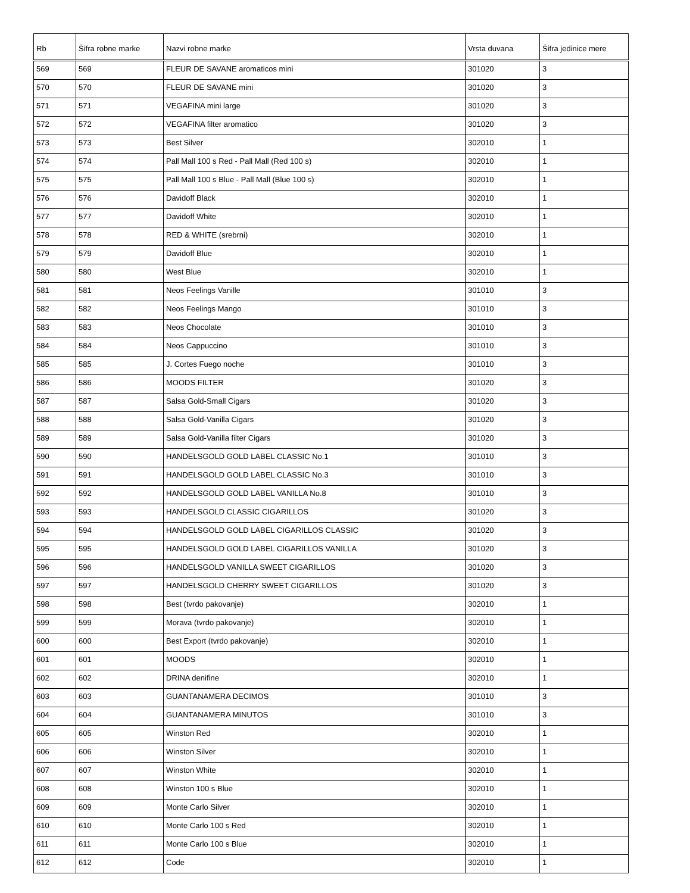| Rb | Šifra robne marke | Nazvi robne marke | Vrsta duvana | Šifra jedinice mere |
| --- | --- | --- | --- | --- |
| 569 | 569 | FLEUR DE SAVANE aromaticos mini | 301020 | 3 |
| 570 | 570 | FLEUR DE SAVANE mini | 301020 | 3 |
| 571 | 571 | VEGAFINA mini large | 301020 | 3 |
| 572 | 572 | VEGAFINA filter aromatico | 301020 | 3 |
| 573 | 573 | Best Silver | 302010 | 1 |
| 574 | 574 | Pall Mall 100 s Red - Pall Mall (Red 100 s) | 302010 | 1 |
| 575 | 575 | Pall Mall 100 s Blue - Pall Mall (Blue 100 s) | 302010 | 1 |
| 576 | 576 | Davidoff Black | 302010 | 1 |
| 577 | 577 | Davidoff White | 302010 | 1 |
| 578 | 578 | RED & WHITE (srebrni) | 302010 | 1 |
| 579 | 579 | Davidoff Blue | 302010 | 1 |
| 580 | 580 | West Blue | 302010 | 1 |
| 581 | 581 | Neos Feelings Vanille | 301010 | 3 |
| 582 | 582 | Neos Feelings Mango | 301010 | 3 |
| 583 | 583 | Neos Chocolate | 301010 | 3 |
| 584 | 584 | Neos Cappuccino | 301010 | 3 |
| 585 | 585 | J. Cortes Fuego noche | 301010 | 3 |
| 586 | 586 | MOODS FILTER | 301020 | 3 |
| 587 | 587 | Salsa Gold-Small Cigars | 301020 | 3 |
| 588 | 588 | Salsa Gold-Vanilla Cigars | 301020 | 3 |
| 589 | 589 | Salsa Gold-Vanilla filter Cigars | 301020 | 3 |
| 590 | 590 | HANDELSGOLD GOLD LABEL CLASSIC No.1 | 301010 | 3 |
| 591 | 591 | HANDELSGOLD GOLD LABEL CLASSIC No.3 | 301010 | 3 |
| 592 | 592 | HANDELSGOLD GOLD LABEL VANILLA No.8 | 301010 | 3 |
| 593 | 593 | HANDELSGOLD CLASSIC CIGARILLOS | 301020 | 3 |
| 594 | 594 | HANDELSGOLD GOLD LABEL CIGARILLOS CLASSIC | 301020 | 3 |
| 595 | 595 | HANDELSGOLD GOLD LABEL CIGARILLOS VANILLA | 301020 | 3 |
| 596 | 596 | HANDELSGOLD VANILLA SWEET CIGARILLOS | 301020 | 3 |
| 597 | 597 | HANDELSGOLD CHERRY SWEET CIGARILLOS | 301020 | 3 |
| 598 | 598 | Best (tvrdo pakovanje) | 302010 | 1 |
| 599 | 599 | Morava (tvrdo pakovanje) | 302010 | 1 |
| 600 | 600 | Best Export (tvrdo pakovanje) | 302010 | 1 |
| 601 | 601 | MOODS | 302010 | 1 |
| 602 | 602 | DRINA denifine | 302010 | 1 |
| 603 | 603 | GUANTANAMERA DECIMOS | 301010 | 3 |
| 604 | 604 | GUANTANAMERA MINUTOS | 301010 | 3 |
| 605 | 605 | Winston Red | 302010 | 1 |
| 606 | 606 | Winston Silver | 302010 | 1 |
| 607 | 607 | Winston White | 302010 | 1 |
| 608 | 608 | Winston 100 s Blue | 302010 | 1 |
| 609 | 609 | Monte Carlo Silver | 302010 | 1 |
| 610 | 610 | Monte Carlo 100 s Red | 302010 | 1 |
| 611 | 611 | Monte Carlo 100 s Blue | 302010 | 1 |
| 612 | 612 | Code | 302010 | 1 |